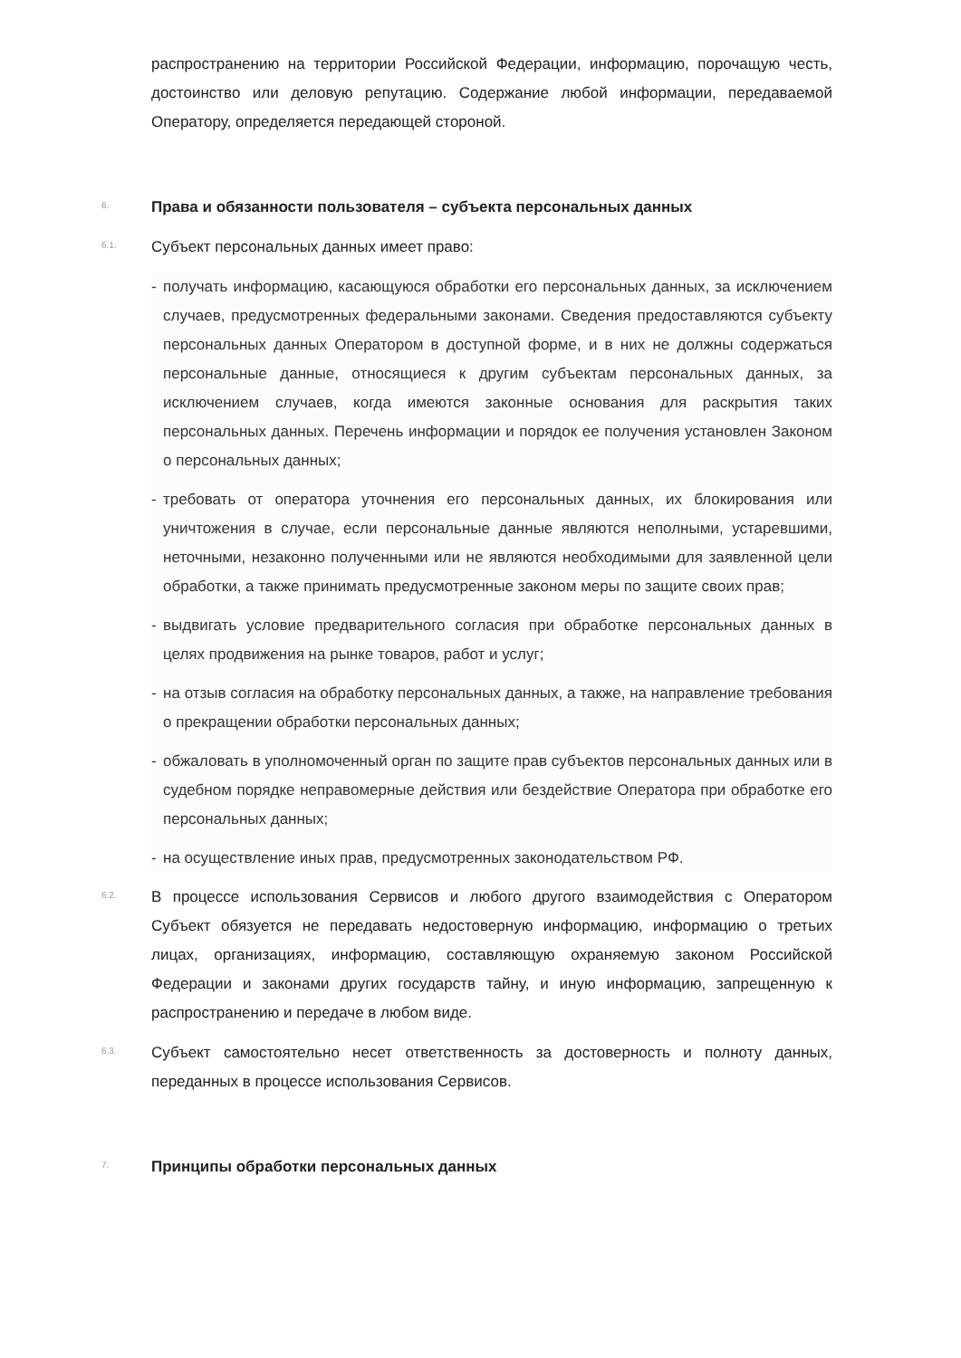распространению на территории Российской Федерации, информацию, порочащую честь, достоинство или деловую репутацию. Содержание любой информации, передаваемой Оператору, определяется передающей стороной.
6.
Права и обязанности пользователя – субъекта персональных данных
6.1.
Субъект персональных данных имеет право:
- получать информацию, касающуюся обработки его персональных данных, за исключением случаев, предусмотренных федеральными законами. Сведения предоставляются субъекту персональных данных Оператором в доступной форме, и в них не должны содержаться персональные данные, относящиеся к другим субъектам персональных данных, за исключением случаев, когда имеются законные основания для раскрытия таких персональных данных. Перечень информации и порядок ее получения установлен Законом о персональных данных;
- требовать от оператора уточнения его персональных данных, их блокирования или уничтожения в случае, если персональные данные являются неполными, устаревшими, неточными, незаконно полученными или не являются необходимыми для заявленной цели обработки, а также принимать предусмотренные законом меры по защите своих прав;
- выдвигать условие предварительного согласия при обработке персональных данных в целях продвижения на рынке товаров, работ и услуг;
- на отзыв согласия на обработку персональных данных, а также, на направление требования о прекращении обработки персональных данных;
- обжаловать в уполномоченный орган по защите прав субъектов персональных данных или в судебном порядке неправомерные действия или бездействие Оператора при обработке его персональных данных;
- на осуществление иных прав, предусмотренных законодательством РФ.
6.2.
В процессе использования Сервисов и любого другого взаимодействия с Оператором Субъект обязуется не передавать недостоверную информацию, информацию о третьих лицах, организациях, информацию, составляющую охраняемую законом Российской Федерации и законами других государств тайну, и иную информацию, запрещенную к распространению и передаче в любом виде.
6.3.
Субъект самостоятельно несет ответственность за достоверность и полноту данных, переданных в процессе использования Сервисов.
7.
Принципы обработки персональных данных